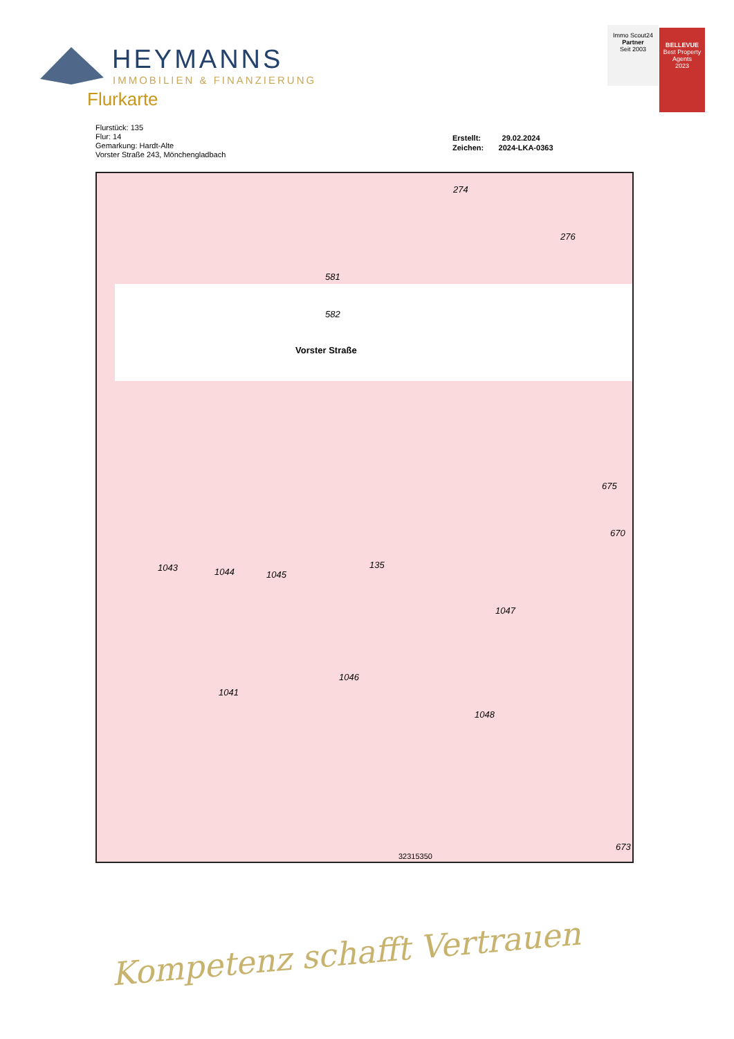HEYMANNS
IMMOBILIEN & FINANZIERUNG
Flurkarte
Immo Scout24
Partner
Seit 2003
BELLEVUE
Best Property Agents
2023
Flurstück: 135
Flur: 14
Gemarkung: Hardt-Alte
Vorster Straße 243, Mönchengladbach
Erstellt: 29.02.2024
Zeichen: 2024-LKA-0363
Vorster Straße
274
276
581
582
135
1043 1044 1045
1047
675
670
1046
1041
1048
673
32315350
Kompetenz schafft Vertrauen